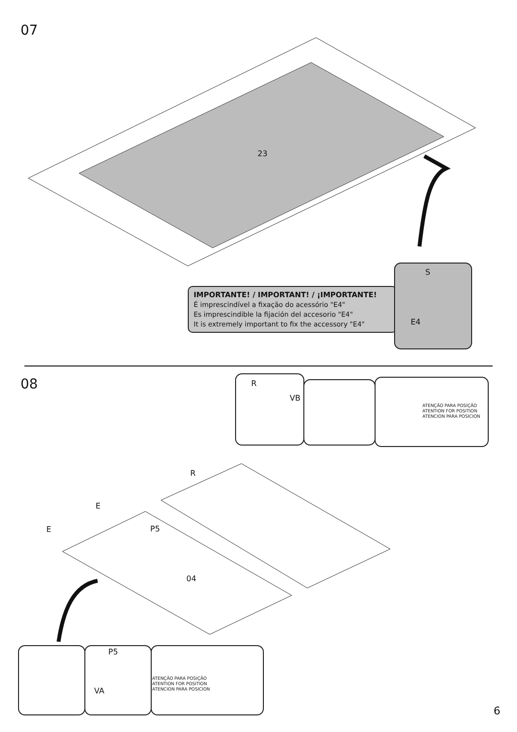07
23
IMPORTANTE! / IMPORTANT! / ¡IMPORTANTE!
É imprescindível a fixação do acessório "E4"
Es imprescindible la fijación del accesorio "E4"
It is extremely important to fix the accessory "E4"
S
E4
08 R
VB
ATENÇÃO PARA POSIÇÃO
ATENTION FOR POSITION
ATENCION PARA POSICION
R
E
E P5
04
P5
VA
ATENÇÃO PARA POSIÇÃO
ATENTION FOR POSITION
ATENCION PARA POSICION
6